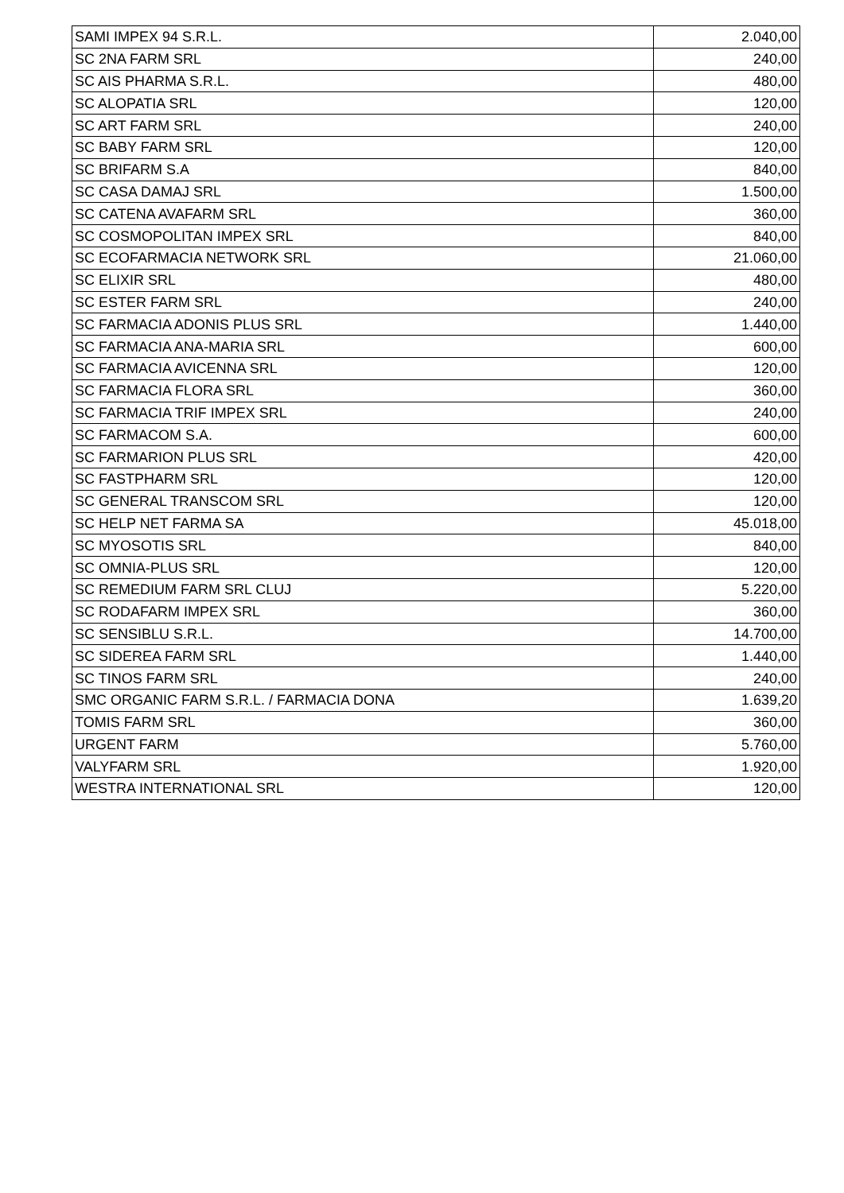| SAMI IMPEX 94 S.R.L. | 2.040,00 |
| SC 2NA FARM SRL | 240,00 |
| SC AIS PHARMA S.R.L. | 480,00 |
| SC ALOPATIA SRL | 120,00 |
| SC ART FARM SRL | 240,00 |
| SC BABY FARM SRL | 120,00 |
| SC BRIFARM S.A | 840,00 |
| SC CASA DAMAJ SRL | 1.500,00 |
| SC CATENA AVAFARM SRL | 360,00 |
| SC COSMOPOLITAN IMPEX SRL | 840,00 |
| SC ECOFARMACIA NETWORK SRL | 21.060,00 |
| SC ELIXIR SRL | 480,00 |
| SC ESTER FARM SRL | 240,00 |
| SC FARMACIA ADONIS PLUS SRL | 1.440,00 |
| SC FARMACIA ANA-MARIA SRL | 600,00 |
| SC FARMACIA AVICENNA SRL | 120,00 |
| SC FARMACIA FLORA SRL | 360,00 |
| SC FARMACIA TRIF IMPEX SRL | 240,00 |
| SC FARMACOM S.A. | 600,00 |
| SC FARMARION PLUS SRL | 420,00 |
| SC FASTPHARM SRL | 120,00 |
| SC GENERAL TRANSCOM SRL | 120,00 |
| SC HELP NET FARMA SA | 45.018,00 |
| SC MYOSOTIS SRL | 840,00 |
| SC OMNIA-PLUS SRL | 120,00 |
| SC REMEDIUM FARM SRL CLUJ | 5.220,00 |
| SC RODAFARM IMPEX SRL | 360,00 |
| SC SENSIBLU S.R.L. | 14.700,00 |
| SC SIDEREA FARM SRL | 1.440,00 |
| SC TINOS FARM SRL | 240,00 |
| SMC ORGANIC FARM S.R.L. / FARMACIA DONA | 1.639,20 |
| TOMIS FARM SRL | 360,00 |
| URGENT FARM | 5.760,00 |
| VALYFARM SRL | 1.920,00 |
| WESTRA INTERNATIONAL SRL | 120,00 |